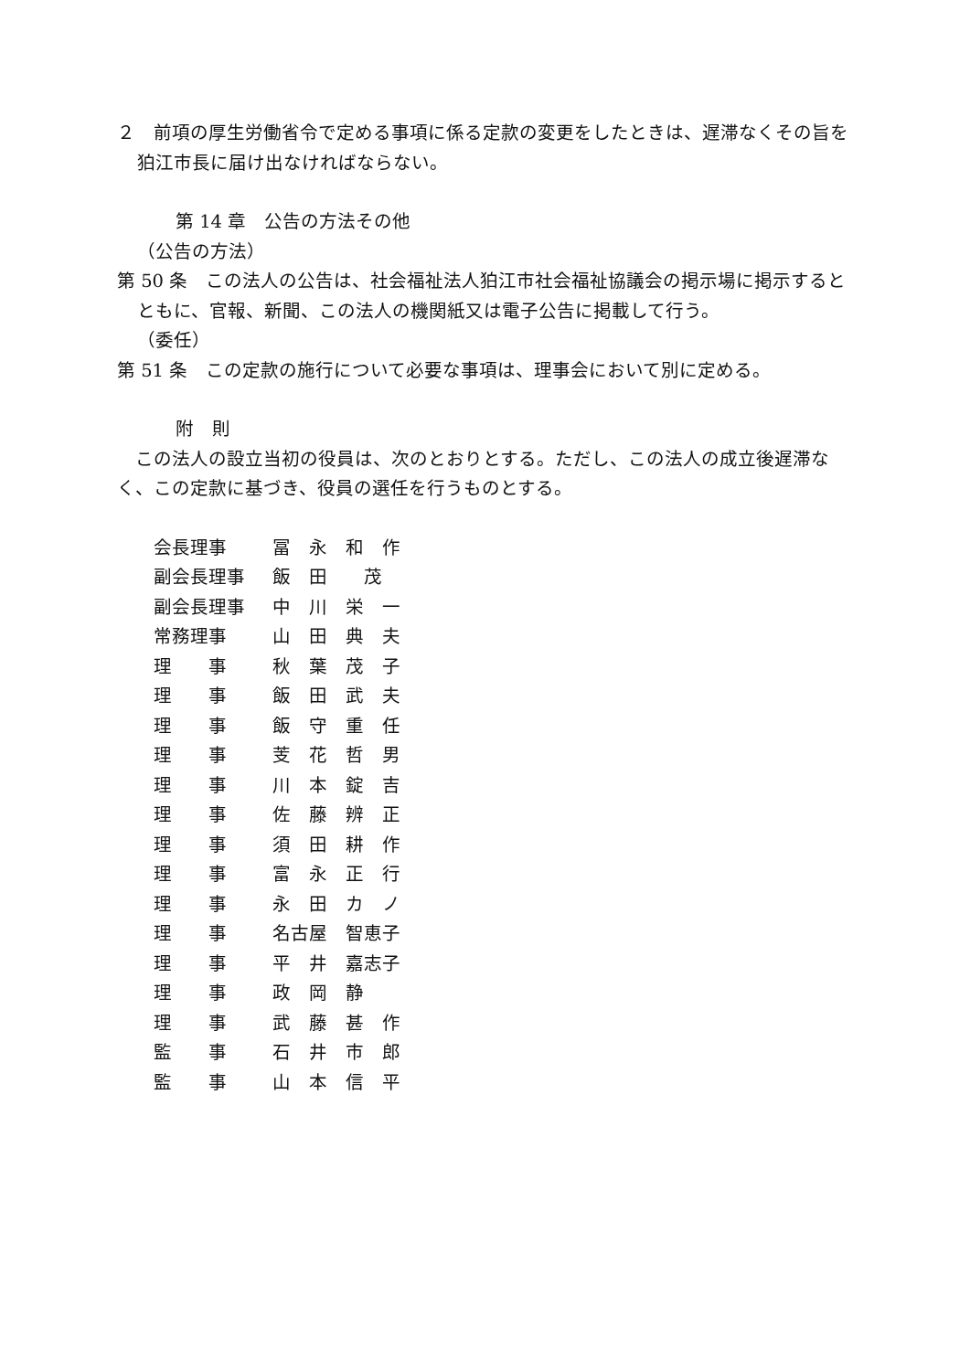２　前項の厚生労働省令で定める事項に係る定款の変更をしたときは、遅滞なくその旨を狛江市長に届け出なければならない。
第 14 章　公告の方法その他
（公告の方法）
第 50 条　この法人の公告は、社会福祉法人狛江市社会福祉協議会の掲示場に掲示するとともに、官報、新聞、この法人の機関紙又は電子公告に掲載して行う。
（委任）
第 51 条　この定款の施行について必要な事項は、理事会において別に定める。
附　則
　この法人の設立当初の役員は、次のとおりとする。ただし、この法人の成立後遅滞なく、この定款に基づき、役員の選任を行うものとする。
会長理事 冨　永　和　作
副会長理事 飯　田　　茂
副会長理事 中　川　栄　一
常務理事 山　田　典　夫
理　　事 秋　葉　茂　子
理　　事 飯　田　武　夫
理　　事 飯　守　重　任
理　　事 芰　花　哲　男
理　　事 川　本　錠　吉
理　　事 佐　藤　辨　正
理　　事 須　田　耕　作
理　　事 富　永　正　行
理　　事 永　田　カ　ノ
理　　事 名古屋　智恵子
理　　事 平　井　嘉志子
理　　事 政　岡　静
理　　事 武　藤　甚　作
監　　事 石　井　市　郎
監　　事 山　本　信　平